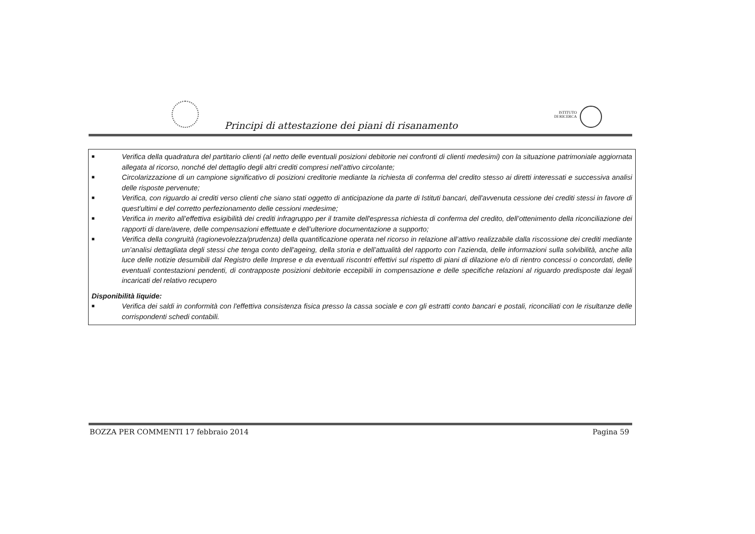Principi di attestazione dei piani di risanamento
ISTITUTO
DI RICERCA
■ Verifica della quadratura del partitario clienti (al netto delle eventuali posizioni debitorie nei confronti di clienti medesimi) con la situazione patrimoniale aggiornata allegata al ricorso, nonché del dettaglio degli altri crediti compresi nell’attivo circolante;
■ Circolarizzazione di un campione significativo di posizioni creditorie mediante la richiesta di conferma del credito stesso ai diretti interessati e successiva analisi delle risposte pervenute;
■ Verifica, con riguardo ai crediti verso clienti che siano stati oggetto di anticipazione da parte di Istituti bancari, dell'avvenuta cessione dei crediti stessi in favore di quest'ultimi e del corretto perfezionamento delle cessioni medesime;
■ Verifica in merito all’effettiva esigibilità dei crediti infragruppo per il tramite dell'espressa richiesta di conferma del credito, dell’ottenimento della riconciliazione dei rapporti di dare/avere, delle compensazioni effettuate e dell’ulteriore documentazione a supporto;
■ Verifica della congruità (ragionevolezza/prudenza) della quantificazione operata nel ricorso in relazione all’attivo realizzabile dalla riscossione dei crediti mediante un’analisi dettagliata degli stessi che tenga conto dell'ageing, della storia e dell’attualità del rapporto con l’azienda, delle informazioni sulla solvibilità, anche alla luce delle notizie desumibili dal Registro delle Imprese e da eventuali riscontri effettivi sul rispetto di piani di dilazione e/o di rientro concessi o concordati, delle eventuali contestazioni pendenti, di contrapposte posizioni debitorie eccepibili in compensazione e delle specifiche relazioni al riguardo predisposte dai legali incaricati del relativo recupero
Disponibilità liquide:
■ Verifica dei saldi in conformità con l'effettiva consistenza fisica presso la cassa sociale e con gli estratti conto bancari e postali, riconciliati con le risultanze delle corrispondenti schedi contabili.
BOZZA PER COMMENTI 17 febbraio 2014 Pagina 59